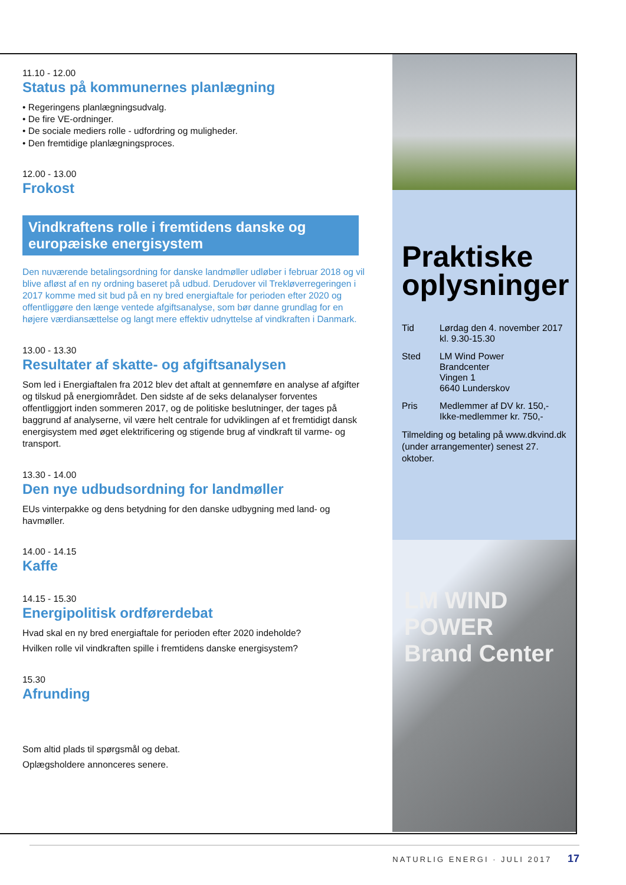11.10 - 12.00
Status på kommunernes planlægning
• Regeringens planlægningsudvalg.
• De fire VE-ordninger.
• De sociale mediers rolle - udfordring og muligheder.
• Den fremtidige planlægningsproces.
12.00 - 13.00
Frokost
Vindkraftens rolle i fremtidens danske og europæiske energisystem
Den nuværende betalingsordning for danske landmøller udløber i februar 2018 og vil blive afløst af en ny ordning baseret på udbud. Derudover vil Trekløverregeringen i 2017 komme med sit bud på en ny bred energiaftale for perioden efter 2020 og offentliggøre den længe ventede afgiftsanalyse, som bør danne grundlag for en højere værdiansættelse og langt mere effektiv udnyttelse af vindkraften i Danmark.
13.00 - 13.30
Resultater af skatte- og afgiftsanalysen
Som led i Energiaftalen fra 2012 blev det aftalt at gennemføre en analyse af afgifter og tilskud på energiområdet. Den sidste af de seks delanalyser forventes offentliggjort inden sommeren 2017, og de politiske beslutninger, der tages på baggrund af analyserne, vil være helt centrale for udviklingen af et fremtidigt dansk energisystem med øget elektrificering og stigende brug af vindkraft til varme- og transport.
13.30 - 14.00
Den nye udbudsordning for landmøller
EUs vinterpakke og dens betydning for den danske udbygning med land- og havmøller.
14.00 - 14.15
Kaffe
14.15 - 15.30
Energipolitisk ordførerdebat
Hvad skal en ny bred energiaftale for perioden efter 2020 indeholde?
Hvilken rolle vil vindkraften spille i fremtidens danske energisystem?
15.30
Afrunding
Som altid plads til spørgsmål og debat.
Oplægsholdere annonceres senere.
Praktiske oplysninger
Tid Lørdag den 4. november 2017
kl. 9.30-15.30
Sted LM Wind Power
Brandcenter
Vingen 1
6640 Lunderskov
Pris Medlemmer af DV kr. 150,-
Ikke-medlemmer kr. 750,-
Tilmelding og betaling på www.dkvind.dk (under arrangementer) senest 27. oktober.
LM WIND POWER Brand Center
NATURLIG ENERGI · JULI 2017 17